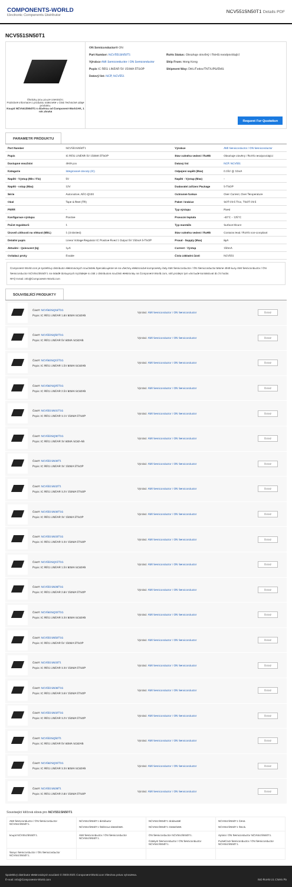COMPONENTS-WORLD
Electronic Components Distributor
NCV551SN50T1 Details PDF
NCV551SN50T1
Obrázky jsou pouze orientační.
Podrobné informace o produktu naleznete v části Technické údaje produktu.
Koupit NCV551SN50T1 s důvěrou od Component-World.HK, 1 rok záruka
ON Semiconductor® ON
Part Number: NCV551SN50T1
Výrobce AMI Semiconductor / ON Semiconductor
Popis IC REG LINEAR 5V 150MA 5TSOP
Datový list: NCP, NCV551
RoHs Status: Obsahuje olověný / RoHS neodpovídající
Ship From: Hong Kong
Shipment Way: DHL/Fedex/TNT/UPS/EMS
Request For Quotation
PARAMETR PRODUKTU
| Part Number | NCV551SN50T1 | Výrobce | AMI Semiconductor / ON Semiconductor |
| Popis | IC REG LINEAR 5V 150MA 5TSOP | Stav volného vedení / RoHS | Obsahuje olověný / RoHS neodpovídající |
| Dostupné množství | 4949 pcs | Datový list | NCP, NCV551 |
| Kategorie | Integrované obvody (IC) | Odpojení napětí (Max) | 0.15V @ 10mA |
| Napětí - Výstup (Min / Fix) | 5V | Napětí - Výstup (Max) | - |
| Napětí - vstup (Max) | 12V | Dodavatel zařízení Package | 5-TSOP |
| Série | Automotive, AEC-Q100 | Ochranné funkce | Over Current, Over Temperature |
| Obal | Tape & Reel (TR) | Paket / krabice | SOT-23-5 Thin, TSOT-23-5 |
| PSRR | - | Typ výstupu | Fixed |
| Konfigurace výstupu | Positive | Provozní teplota | -40°C ~ 125°C |
| Počet regulátorů | 1 | Typ montáže | Surface Mount |
| Úroveň citlivosti na vlhkost (MSL) | 1 (Unlimited) | Stav volného vedení / RoHS | Contains lead / RoHS non-compliant |
| Detailní popis | Linear Voltage Regulator IC Positive Fixed 1 Output 5V 150mA 5-TSOP | Proud - Supply (Max) | 8µA |
| Aktuální - Quiescent (Iq) | 1µA | Current - Výstup | 150mA |
| Ovládací prvky | Enable | Číslo základní části | NCV551 |
Component-World.com je spolehlivý distributor elektronických součástek.Specializujeme se na všechny elektronické komponenty řady AMI Semiconductor / ON Semiconductor.Máme 4949 kusy AMI Semiconductor / ON Semiconductor NCV551SN50T1 na skladě dostupných.Vyžádejte si citát z distributora součástí elektroniky na Component-World.com, náš prodejní tým vás bude kontaktovat do 24 hodin.
RFQ Email: info@Components-World.com
SOUVISEJÍCÍ PRODUKTY
Část#: NCV563SQ18T1G
Popis: IC REG LINEAR 1.8V 80MA SC82AB
Výrobci: AMI Semiconductor / ON Semiconductor Dotaz
Část#: NCV553SQ50T1G
Popis: IC REG LINEAR 5V 80MA SC82AB
Výrobci: AMI Semiconductor / ON Semiconductor Dotaz
Část#: NCV563SQ15T1G
Popis: IC REG LINEAR 1.5V 80MA SC82AB
Výrobci: AMI Semiconductor / ON Semiconductor Dotaz
Část#: NCV562SQ25T1G
Popis: IC REG LINEAR 2.5V 80MA SC82AB
Výrobci: AMI Semiconductor / ON Semiconductor Dotaz
Část#: NCV551SN31T1G
Popis: IC REG LINEAR 3.1V 150MA 5TSOP
Výrobci: AMI Semiconductor / ON Semiconductor Dotaz
Část#: NCV553SQ30T1G
Popis: IC REG LINEAR 3V 80MA SC82-AB
Výrobci: AMI Semiconductor / ON Semiconductor Dotaz
Část#: NCV551SN30T1
Popis: IC REG LINEAR 3V 150MA 5TSOP
Výrobci: AMI Semiconductor / ON Semiconductor Dotaz
Část#: NCV551SN32T1
Popis: IC REG LINEAR 3.2V 150MA 5TSOP
Výrobci: AMI Semiconductor / ON Semiconductor Dotaz
Část#: NCV551SN30T1G
Popis: IC REG LINEAR 3V 150MA 5TSOP
Výrobci: AMI Semiconductor / ON Semiconductor Dotaz
Část#: NCV551SN33T1G
Popis: IC REG LINEAR 3.3V 150MA 5TSOP
Výrobci: AMI Semiconductor / ON Semiconductor Dotaz
Část#: NCV553SQ15T1G
Popis: IC REG LINEAR 1.5V 80MA SC82AB
Výrobci: AMI Semiconductor / ON Semiconductor Dotaz
Část#: NCV551SN28T1G
Popis: IC REG LINEAR 2.8V 150MA 5TSOP
Výrobci: AMI Semiconductor / ON Semiconductor Dotaz
Část#: NCV563SQ33T1G
Popis: IC REG LINEAR 3.3V 80MA SC82AB
Výrobci: AMI Semiconductor / ON Semiconductor Dotaz
Část#: NCV551SN50T1G
Popis: IC REG LINEAR 5V 150MA 5TSOP
Výrobci: AMI Semiconductor / ON Semiconductor Dotaz
Část#: NCV551SN33T1
Popis: IC REG LINEAR 3.3V 150MA 5TSOP
Výrobci: AMI Semiconductor / ON Semiconductor Dotaz
Část#: NCV551SN36T1G
Popis: IC REG LINEAR 3.6V 150MA 5TSOP
Výrobci: AMI Semiconductor / ON Semiconductor Dotaz
Část#: NCV551SN32T1G
Popis: IC REG LINEAR 3.2V 150MA 5TSOP
Výrobci: AMI Semiconductor / ON Semiconductor Dotaz
Část#: NCV553SQ50T1
Popis: IC REG LINEAR 5V 80MA SC82AB
Výrobci: AMI Semiconductor / ON Semiconductor Dotaz
Část#: NCV562SQ33T1G
Popis: IC REG LINEAR 3.3V 80MA SC82AB
Výrobci: AMI Semiconductor / ON Semiconductor Dotaz
Část#: NCV551SN28T1
Popis: IC REG LINEAR 2.8V 150MA 5TSOP
Výrobci: AMI Semiconductor / ON Semiconductor Dotaz
Související klíčová slova pro NCV551SN50T1
| AMI Semiconductor / ON Semiconductor NCV551SN50T1. | NCV551SN50T1 distributor NCV551SN50T1 Stáhnout datasheet. | NCV551SN50T1 dodavatel NCV551SN50T1 Datasheet. | NCV551SN50T1 Cena NCV551SN50T1 Stock. |
| koupit NCV551SN50T1. | AMI Semiconductor / ON Semiconductor NCV551SN50T1. | ON Semiconductor NCV551SN50T1. Catalyst Semiconductor / ON Semiconductor NCV551SN50T1. | Aptina / ON Semiconductor NCV551SN50T1. PulseCore Semiconductor / ON Semiconductor NCV551SN50T1. |
| Sanyo Semiconductor / ON Semiconductor NCV551SN50T1. | | | |
Spolehlivý distributor elektronických součástí © 2003-2021 Component-World.com Všechna práva vyhrazena.
E-mail: info@Components-World.com ISO RoHS UL CNAS Pb